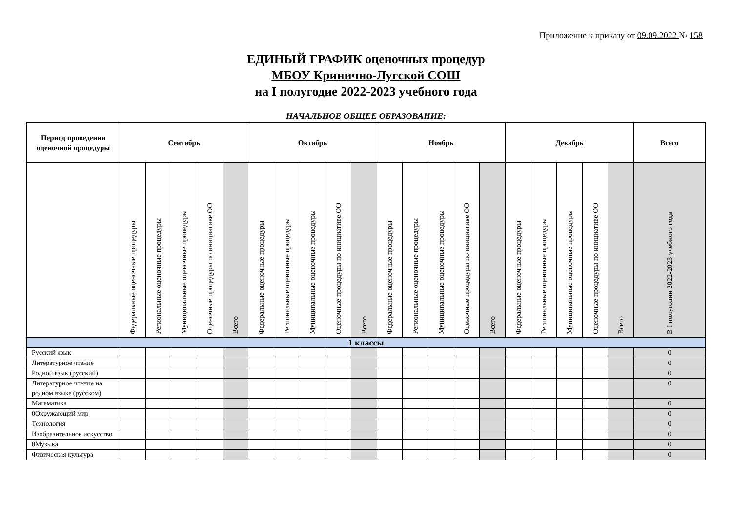Приложение к приказу от 09.09.2022 № 158
ЕДИНЫЙ ГРАФИК оценочных процедур
МБОУ Кринично-Лугской СОШ
на I полугодие 2022-2023 учебного года
НАЧАЛЬНОЕ ОБЩЕЕ ОБРАЗОВАНИЕ:
| Период проведения оценочной процедуры | Сентябрь | | | | | Октябрь | | | | | Ноябрь | | | | | Декабрь | | | | | Всего |
| --- | --- | --- | --- | --- | --- | --- | --- | --- | --- | --- | --- | --- | --- | --- | --- | --- | --- | --- | --- | --- | --- |
| | Федеральные оценочные процедуры | Региональные оценочные процедуры | Муниципальные оценочные процедуры | Оценочные процедуры по инициативе ОО | Всего | Федеральные оценочные процедуры | Региональные оценочные процедуры | Муниципальные оценочные процедуры | Оценочные процедуры по инициативе ОО | Всего | Федеральные оценочные процедуры | Региональные оценочные процедуры | Муниципальные оценочные процедуры | Оценочные процедуры по инициативе ОО | Всего | Федеральные оценочные процедуры | Региональные оценочные процедуры | Муниципальные оценочные процедуры | Оценочные процедуры по инициативе ОО | Всего | В I полугодии 2022-2023 учебного года |
| 1 классы | | | | | | | | | | | | | | | | | | | | | |
| Русский язык | | | | | | | | | | | | | | | | | | | | | 0 |
| Литературное чтение | | | | | | | | | | | | | | | | | | | | | 0 |
| Родной язык (русский) | | | | | | | | | | | | | | | | | | | | | 0 |
| Литературное чтение на родном языке (русском) | | | | | | | | | | | | | | | | | | | | | 0 |
| Математика | | | | | | | | | | | | | | | | | | | | | 0 |
| 0Окружающий мир | | | | | | | | | | | | | | | | | | | | | 0 |
| Технология | | | | | | | | | | | | | | | | | | | | | 0 |
| Изобразительное искусство | | | | | | | | | | | | | | | | | | | | | 0 |
| 0Музыка | | | | | | | | | | | | | | | | | | | | | 0 |
| Физическая культура | | | | | | | | | | | | | | | | | | | | | 0 |